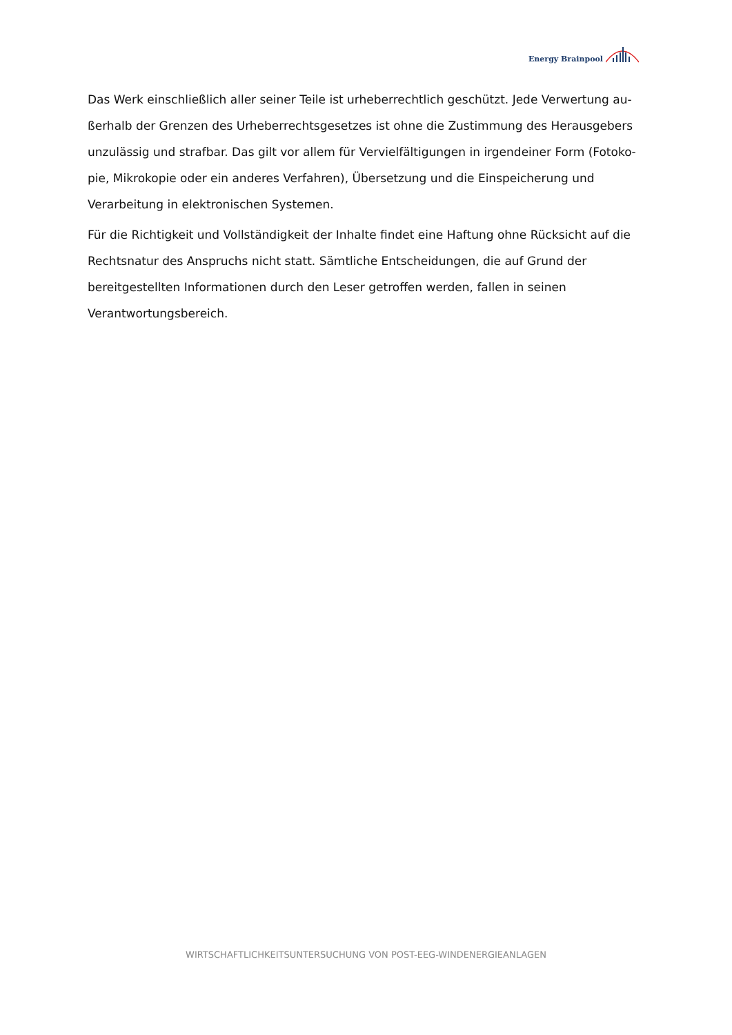Energy Brainpool
Das Werk einschließlich aller seiner Teile ist urheberrechtlich geschützt. Jede Verwertung au­ßerhalb der Grenzen des Urheberrechtsgesetzes ist ohne die Zustimmung des Herausgebers unzulässig und strafbar. Das gilt vor allem für Vervielfältigungen in irgendeiner Form (Fotoko­pie, Mikrokopie oder ein anderes Verfahren), Übersetzung und die Einspeicherung und Verarbei­tung in elektronischen Systemen.
Für die Richtigkeit und Vollständigkeit der Inhalte findet eine Haftung ohne Rücksicht auf die Rechtsnatur des Anspruchs nicht statt. Sämtliche Entscheidungen, die auf Grund der bereitge­stellten Informationen durch den Leser getroffen werden, fallen in seinen Verantwortungsbe­reich.
WIRTSCHAFTLICHKEITSUNTERSUCHUNG VON POST-EEG-WINDENERGIEANLAGEN